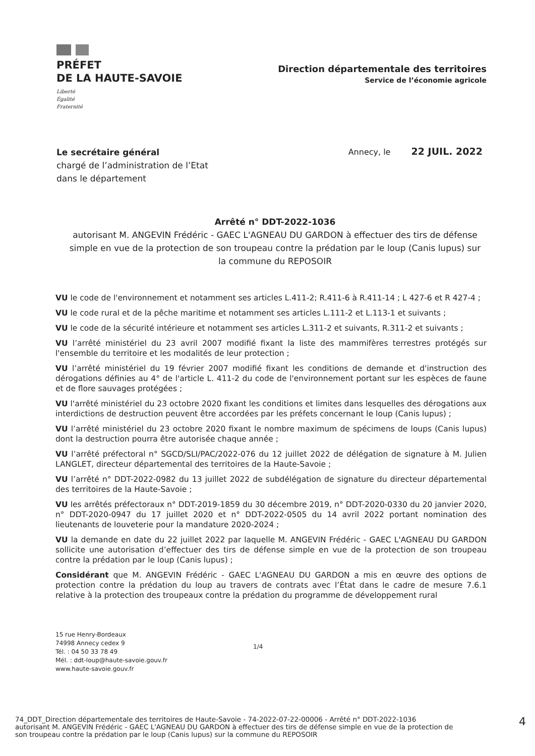PRÉFET
DE LA HAUTE-SAVOIE
Liberté
Égalité
Fraternité
Direction départementale des territoires
Service de l’économie agricole
Le secrétaire général
chargé de l’administration de l’Etat
dans le département
Annecy, le 22 JUIL. 2022
Arrêté n° DDT-2022-1036
autorisant M. ANGEVIN Frédéric - GAEC L'AGNEAU DU GARDON à effectuer des tirs de défense simple en vue de la protection de son troupeau contre la prédation par le loup (Canis lupus) sur la commune du REPOSOIR
VU le code de l'environnement et notamment ses articles L.411-2; R.411-6 à R.411-14 ; L 427-6 et R 427-4 ;
VU le code rural et de la pêche maritime et notamment ses articles L.111-2 et L.113-1 et suivants ;
VU le code de la sécurité intérieure et notamment ses articles L.311-2 et suivants, R.311-2 et suivants ;
VU l’arrêté ministériel du 23 avril 2007 modifié fixant la liste des mammifères terrestres protégés sur l'ensemble du territoire et les modalités de leur protection ;
VU l’arrêté ministériel du 19 février 2007 modifié fixant les conditions de demande et d'instruction des dérogations définies au 4° de l'article L. 411-2 du code de l'environnement portant sur les espèces de faune et de flore sauvages protégées ;
VU l'arrêté ministériel du 23 octobre 2020 fixant les conditions et limites dans lesquelles des dérogations aux interdictions de destruction peuvent être accordées par les préfets concernant le loup (Canis lupus) ;
VU l’arrêté ministériel du 23 octobre 2020 fixant le nombre maximum de spécimens de loups (Canis lupus) dont la destruction pourra être autorisée chaque année ;
VU l’arrêté préfectoral n° SGCD/SLI/PAC/2022-076 du 12 juillet 2022 de délégation de signature à M. Julien LANGLET, directeur départemental des territoires de la Haute-Savoie ;
VU l’arrêté n° DDT-2022-0982 du 13 juillet 2022 de subdélégation de signature du directeur départemental des territoires de la Haute-Savoie ;
VU les arrêtés préfectoraux n° DDT-2019-1859 du 30 décembre 2019, n° DDT-2020-0330 du 20 janvier 2020, n° DDT-2020-0947 du 17 juillet 2020 et n° DDT-2022-0505 du 14 avril 2022 portant nomination des lieutenants de louveterie pour la mandature 2020-2024 ;
VU la demande en date du 22 juillet 2022 par laquelle M. ANGEVIN Frédéric - GAEC L'AGNEAU DU GARDON sollicite une autorisation d’effectuer des tirs de défense simple en vue de la protection de son troupeau contre la prédation par le loup (Canis lupus) ;
Considérant que M. ANGEVIN Frédéric - GAEC L'AGNEAU DU GARDON a mis en œuvre des options de protection contre la prédation du loup au travers de contrats avec l’État dans le cadre de mesure 7.6.1 relative à la protection des troupeaux contre la prédation du programme de développement rural
15 rue Henry-Bordeaux
74998 Annecy cedex 9
Tél. : 04 50 33 78 49
Mél. : ddt-loup@haute-savoie.gouv.fr
www.haute-savoie.gouv.fr
1/4
74_DDT_Direction départementale des territoires de Haute-Savoie - 74-2022-07-22-00006 - Arrêté n° DDT-2022-1036
autorisant M. ANGEVIN Frédéric - GAEC L'AGNEAU DU GARDON à effectuer des tirs de défense simple en vue de la protection de
son troupeau contre la prédation par le loup (Canis lupus) sur la commune du REPOSOIR
4